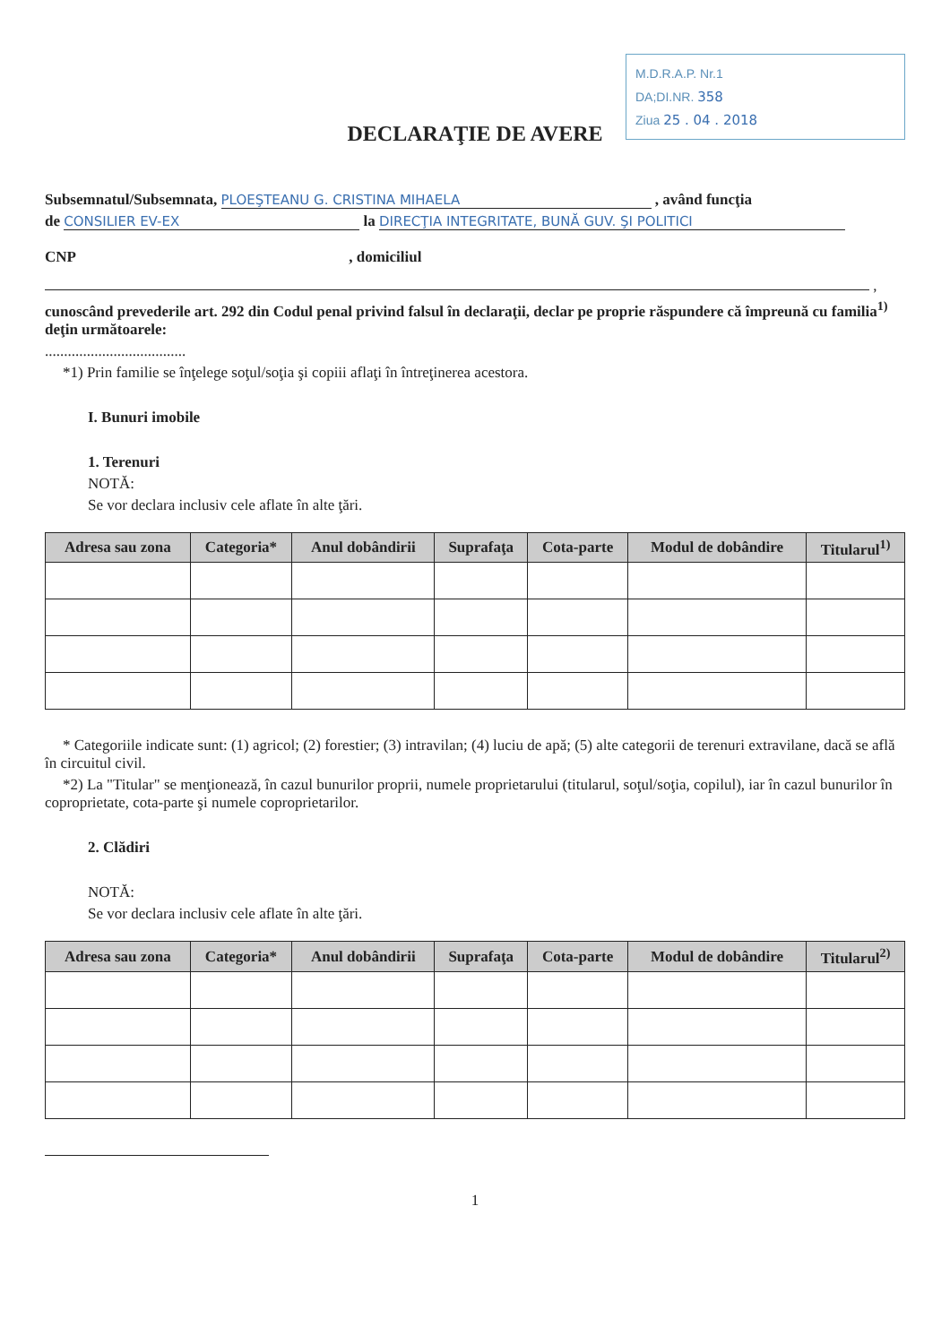M.D.R.A.P. Nr.1
DA;DI.NR. 358
Ziua 25 . 04 . 2018
DECLARAŢIE DE AVERE
Subsemnatul/Subsemnata, PLOEŞTEANU G. CRISTINA MIHAELA , având funcţia
de CONSILIER EV-EX la DIRECŢIA INTEGRITATE, BUNĂ GUV. ŞI POLITICI
CNP , domiciliul
,
cunoscând prevederile art. 292 din Codul penal privind falsul în declaraţii, declar pe proprie răspundere că împreună cu familia<sup>1)</sup> deţin următoarele:
.....................................
*1) Prin familie se înţelege soţul/soţia şi copiii aflaţi în întreţinerea acestora.
I. Bunuri imobile
1. Terenuri
NOTĂ:
Se vor declara inclusiv cele aflate în alte ţări.
| Adresa sau zona | Categoria* | Anul dobândirii | Suprafaţa | Cota-parte | Modul de dobândire | Titularul<sup>1)</sup> |
| --- | --- | --- | --- | --- | --- | --- |
* Categoriile indicate sunt: (1) agricol; (2) forestier; (3) intravilan; (4) luciu de apă; (5) alte categorii de terenuri extravilane, dacă se află în circuitul civil.
*2) La "Titular" se menţionează, în cazul bunurilor proprii, numele proprietarului (titularul, soţul/soţia, copilul), iar în cazul bunurilor în coproprietate, cota-parte şi numele coproprietarilor.
2. Clădiri
NOTĂ:
Se vor declara inclusiv cele aflate în alte ţări.
| Adresa sau zona | Categoria* | Anul dobândirii | Suprafaţa | Cota-parte | Modul de dobândire | Titularul<sup>2)</sup> |
| --- | --- | --- | --- | --- | --- | --- |
1